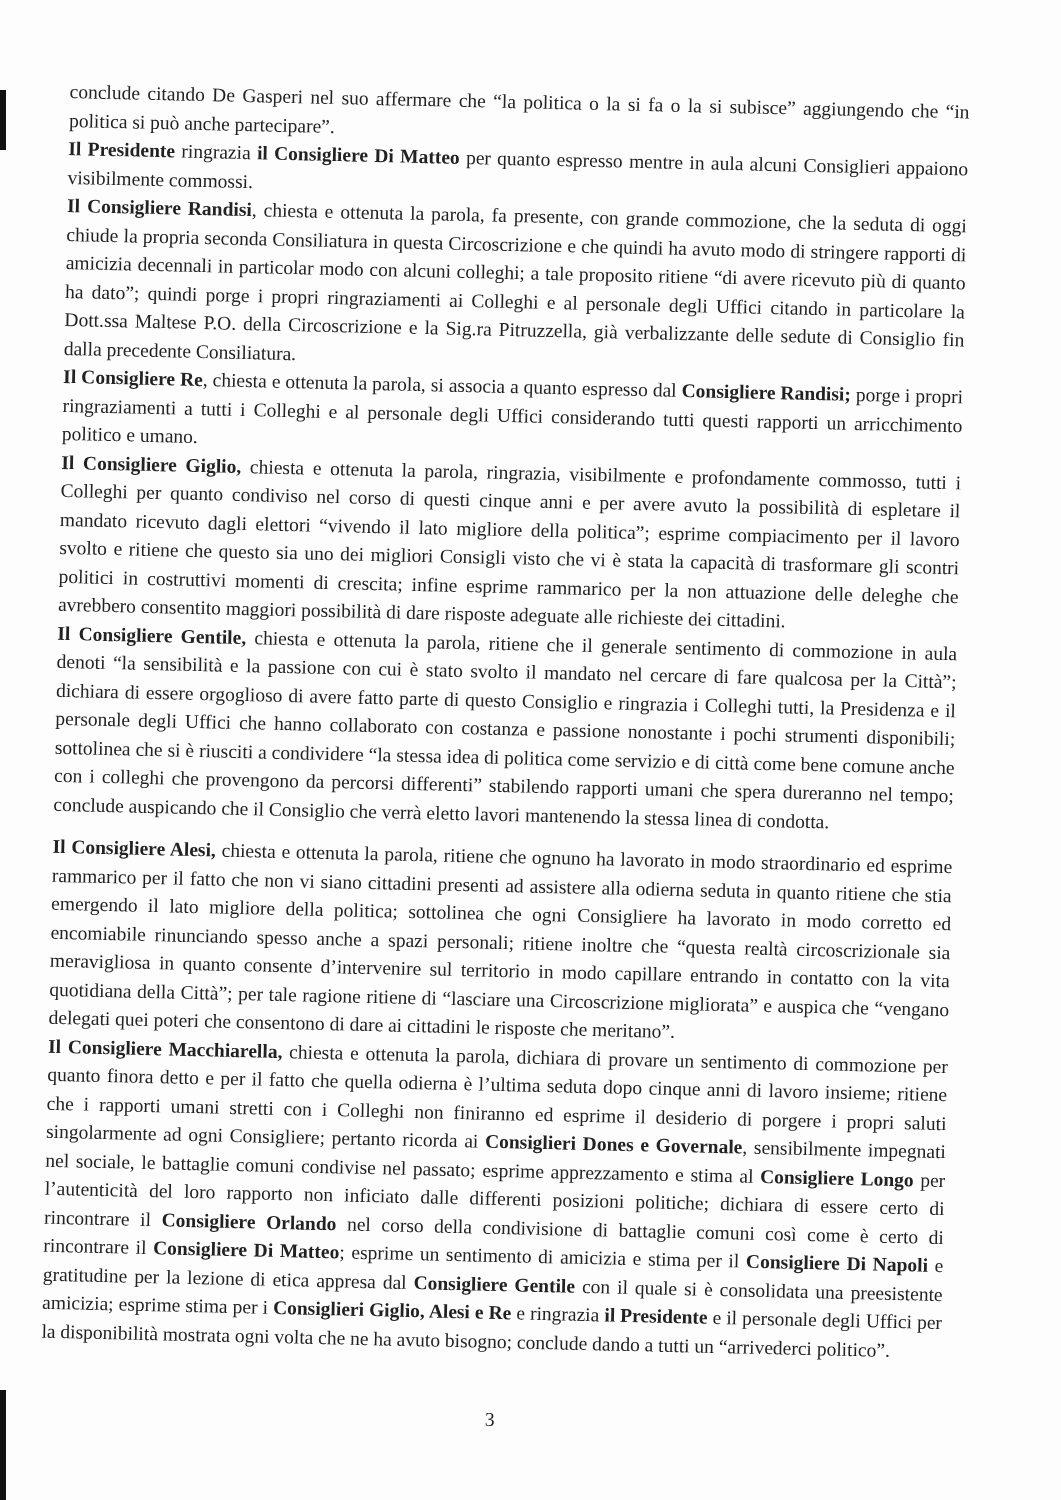conclude citando De Gasperi nel suo affermare che “la politica o la si fa o la si subisce” aggiungendo che “in politica si può anche partecipare”.
Il Presidente ringrazia il Consigliere Di Matteo per quanto espresso mentre in aula alcuni Consiglieri appaiono visibilmente commossi.
Il Consigliere Randisi, chiesta e ottenuta la parola, fa presente, con grande commozione, che la seduta di oggi chiude la propria seconda Consiliatura in questa Circoscrizione e che quindi ha avuto modo di stringere rapporti di amicizia decennali in particolar modo con alcuni colleghi; a tale proposito ritiene “di avere ricevuto più di quanto ha dato”; quindi porge i propri ringraziamenti ai Colleghi e al personale degli Uffici citando in particolare la Dott.ssa Maltese P.O. della Circoscrizione e la Sig.ra Pitruzzella, già verbalizzante delle sedute di Consiglio fin dalla precedente Consiliatura.
Il Consigliere Re, chiesta e ottenuta la parola, si associa a quanto espresso dal Consigliere Randisi; porge i propri ringraziamenti a tutti i Colleghi e al personale degli Uffici considerando tutti questi rapporti un arricchimento politico e umano.
Il Consigliere Giglio, chiesta e ottenuta la parola, ringrazia, visibilmente e profondamente commosso, tutti i Colleghi per quanto condiviso nel corso di questi cinque anni e per avere avuto la possibilità di espletare il mandato ricevuto dagli elettori “vivendo il lato migliore della politica”; esprime compiacimento per il lavoro svolto e ritiene che questo sia uno dei migliori Consigli visto che vi è stata la capacità di trasformare gli scontri politici in costruttivi momenti di crescita; infine esprime rammarico per la non attuazione delle deleghe che avrebbero consentito maggiori possibilità di dare risposte adeguate alle richieste dei cittadini.
Il Consigliere Gentile, chiesta e ottenuta la parola, ritiene che il generale sentimento di commozione in aula denoti “la sensibilità e la passione con cui è stato svolto il mandato nel cercare di fare qualcosa per la Città”; dichiara di essere orgoglioso di avere fatto parte di questo Consiglio e ringrazia i Colleghi tutti, la Presidenza e il personale degli Uffici che hanno collaborato con costanza e passione nonostante i pochi strumenti disponibili; sottolinea che si è riusciti a condividere “la stessa idea di politica come servizio e di città come bene comune anche con i colleghi che provengono da percorsi differenti” stabilendo rapporti umani che spera dureranno nel tempo; conclude auspicando che il Consiglio che verrà eletto lavori mantenendo la stessa linea di condotta.
Il Consigliere Alesi, chiesta e ottenuta la parola, ritiene che ognuno ha lavorato in modo straordinario ed esprime rammarico per il fatto che non vi siano cittadini presenti ad assistere alla odierna seduta in quanto ritiene che stia emergendo il lato migliore della politica; sottolinea che ogni Consigliere ha lavorato in modo corretto ed encomiabile rinunciando spesso anche a spazi personali; ritiene inoltre che “questa realtà circoscrizionale sia meravigliosa in quanto consente d’intervenire sul territorio in modo capillare entrando in contatto con la vita quotidiana della Città”; per tale ragione ritiene di “lasciare una Circoscrizione migliorata” e auspica che “vengano delegati quei poteri che consentono di dare ai cittadini le risposte che meritano”.
Il Consigliere Macchiarella, chiesta e ottenuta la parola, dichiara di provare un sentimento di commozione per quanto finora detto e per il fatto che quella odierna è l’ultima seduta dopo cinque anni di lavoro insieme; ritiene che i rapporti umani stretti con i Colleghi non finiranno ed esprime il desiderio di porgere i propri saluti singolarmente ad ogni Consigliere; pertanto ricorda ai Consiglieri Dones e Governale, sensibilmente impegnati nel sociale, le battaglie comuni condivise nel passato; esprime apprezzamento e stima al Consigliere Longo per l’autenticità del loro rapporto non inficiato dalle differenti posizioni politiche; dichiara di essere certo di rincontrare il Consigliere Orlando nel corso della condivisione di battaglie comuni così come è certo di rincontrare il Consigliere Di Matteo; esprime un sentimento di amicizia e stima per il Consigliere Di Napoli e gratitudine per la lezione di etica appresa dal Consigliere Gentile con il quale si è consolidata una preesistente amicizia; esprime stima per i Consiglieri Giglio, Alesi e Re e ringrazia il Presidente e il personale degli Uffici per la disponibilità mostrata ogni volta che ne ha avuto bisogno; conclude dando a tutti un “arrivederci politico”.
3